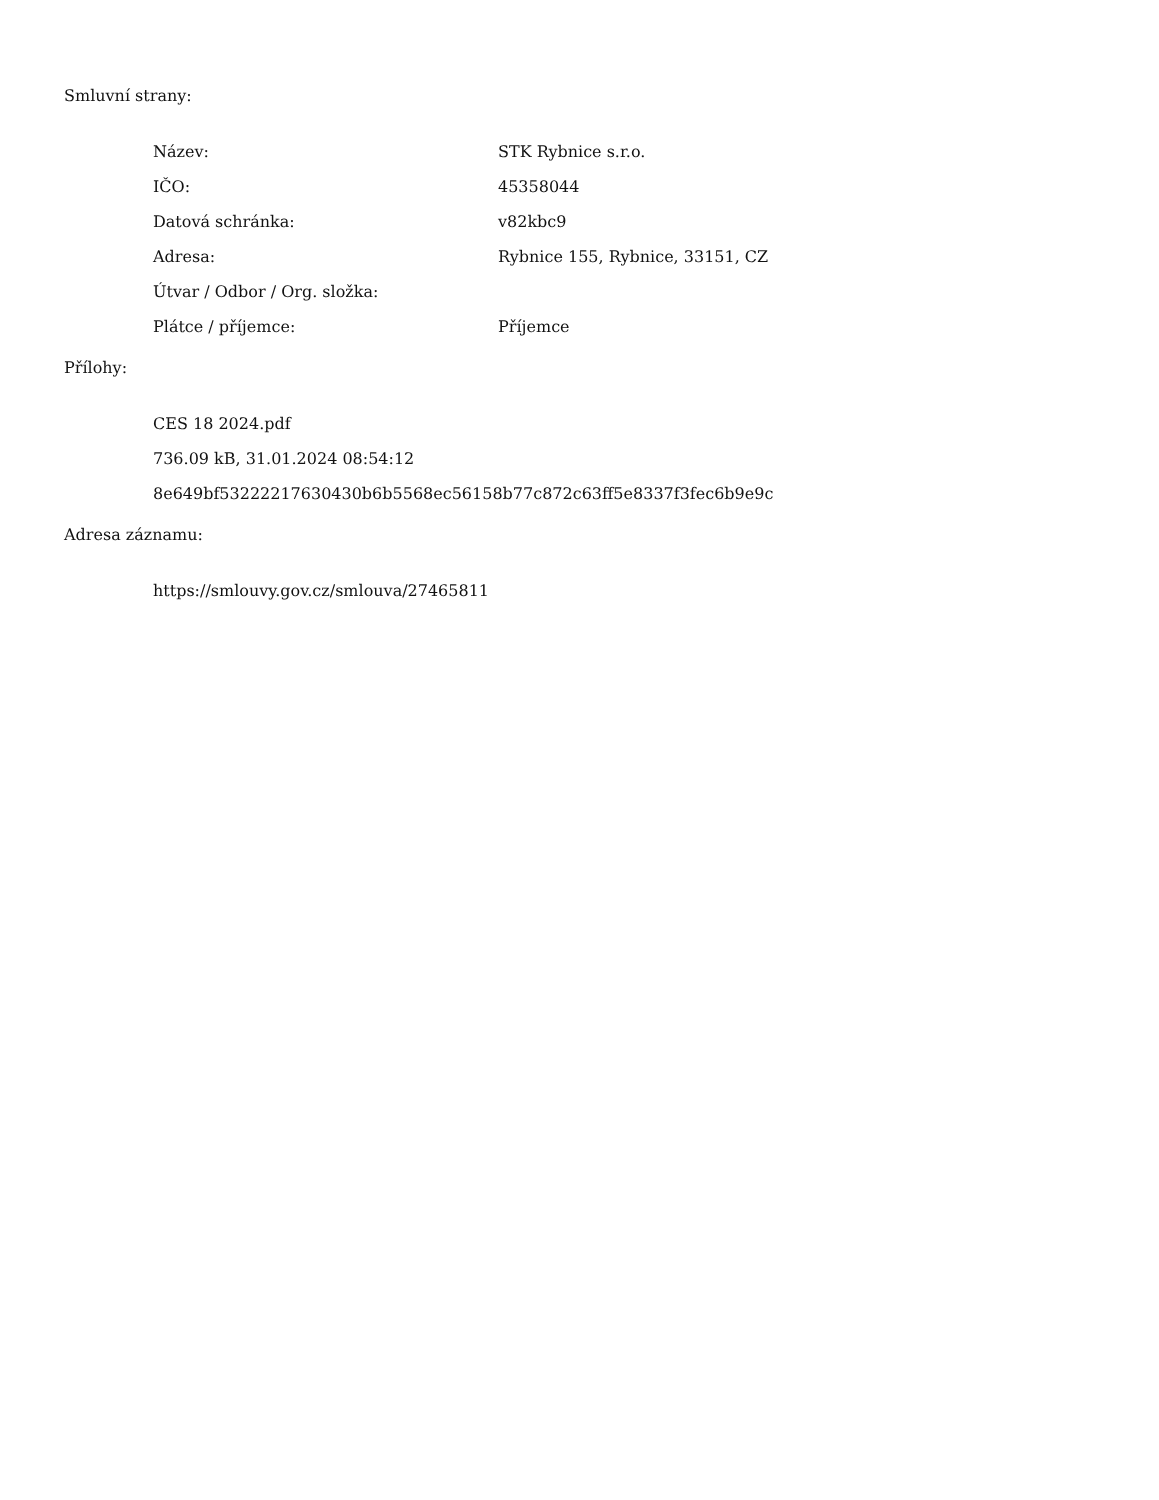Smluvní strany:
| Název: | STK Rybnice s.r.o. |
| IČO: | 45358044 |
| Datová schránka: | v82kbc9 |
| Adresa: | Rybnice 155, Rybnice, 33151, CZ |
| Útvar / Odbor / Org. složka: | |
| Plátce / příjemce: | Příjemce |
Přílohy:
CES 18 2024.pdf
736.09 kB, 31.01.2024 08:54:12
8e649bf53222217630430b6b5568ec56158b77c872c63ff5e8337f3fec6b9e9c
Adresa záznamu:
https://smlouvy.gov.cz/smlouva/27465811